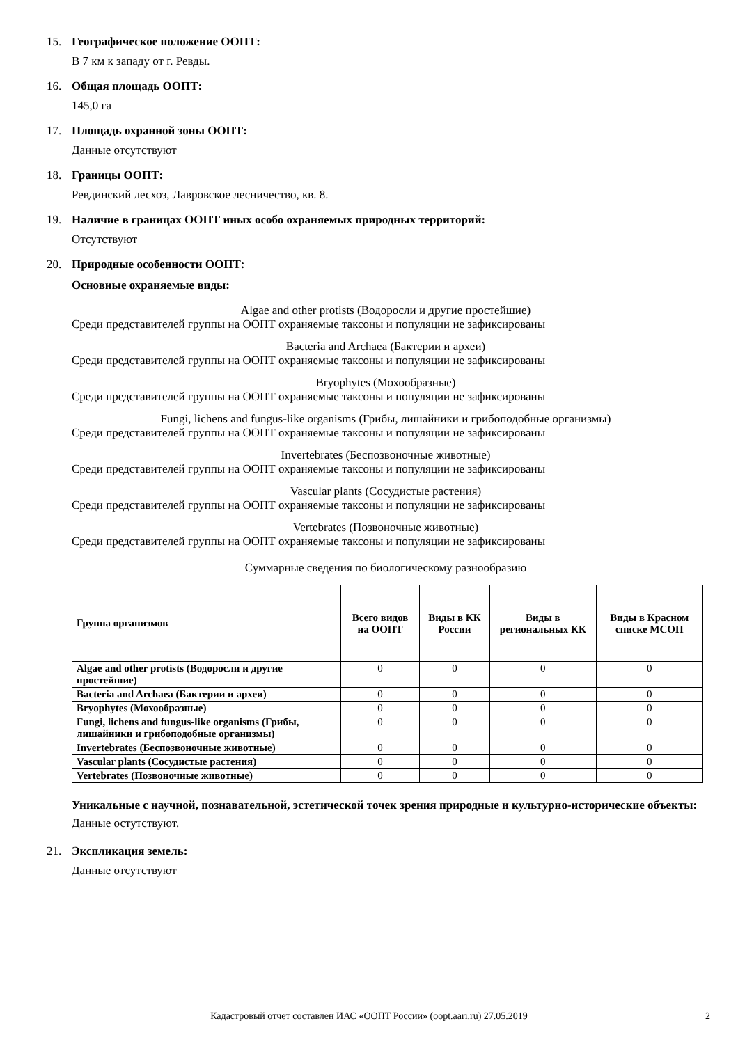15. Географическое положение ООПТ:
В 7 км к западу от г. Ревды.
16. Общая площадь ООПТ:
145,0 га
17. Площадь охранной зоны ООПТ:
Данные отсутствуют
18. Границы ООПТ:
Ревдинский лесхоз, Лавровское лесничество, кв. 8.
19. Наличие в границах ООПТ иных особо охраняемых природных территорий:
Отсутствуют
20. Природные особенности ООПТ:
Основные охраняемые виды:
Algae and other protists (Водоросли и другие простейшие)
Среди представителей группы на ООПТ охраняемые таксоны и популяции не зафиксированы
Bacteria and Archaea (Бактерии и археи)
Среди представителей группы на ООПТ охраняемые таксоны и популяции не зафиксированы
Bryophytes (Мохообразные)
Среди представителей группы на ООПТ охраняемые таксоны и популяции не зафиксированы
Fungi, lichens and fungus-like organisms (Грибы, лишайники и грибоподобные организмы)
Среди представителей группы на ООПТ охраняемые таксоны и популяции не зафиксированы
Invertebrates (Беспозвоночные животные)
Среди представителей группы на ООПТ охраняемые таксоны и популяции не зафиксированы
Vascular plants (Сосудистые растения)
Среди представителей группы на ООПТ охраняемые таксоны и популяции не зафиксированы
Vertebrates (Позвоночные животные)
Среди представителей группы на ООПТ охраняемые таксоны и популяции не зафиксированы
Суммарные сведения по биологическому разнообразию
| Группа организмов | Всего видов на ООПТ | Виды в КК России | Виды в региональных КК | Виды в Красном списке МСОП |
| --- | --- | --- | --- | --- |
| Algae and other protists (Водоросли и другие простейшие) | 0 | 0 | 0 | 0 |
| Bacteria and Archaea (Бактерии и археи) | 0 | 0 | 0 | 0 |
| Bryophytes (Мохообразные) | 0 | 0 | 0 | 0 |
| Fungi, lichens and fungus-like organisms (Грибы, лишайники и грибоподобные организмы) | 0 | 0 | 0 | 0 |
| Invertebrates (Беспозвоночные животные) | 0 | 0 | 0 | 0 |
| Vascular plants (Сосудистые растения) | 0 | 0 | 0 | 0 |
| Vertebrates (Позвоночные животные) | 0 | 0 | 0 | 0 |
Уникальные с научной, познавательной, эстетической точек зрения природные и культурно-исторические объекты:
Данные остутствуют.
21. Экспликация земель:
Данные отсутствуют
Кадастровый отчет составлен ИАС «ООПТ России» (oopt.aari.ru) 27.05.2019 2